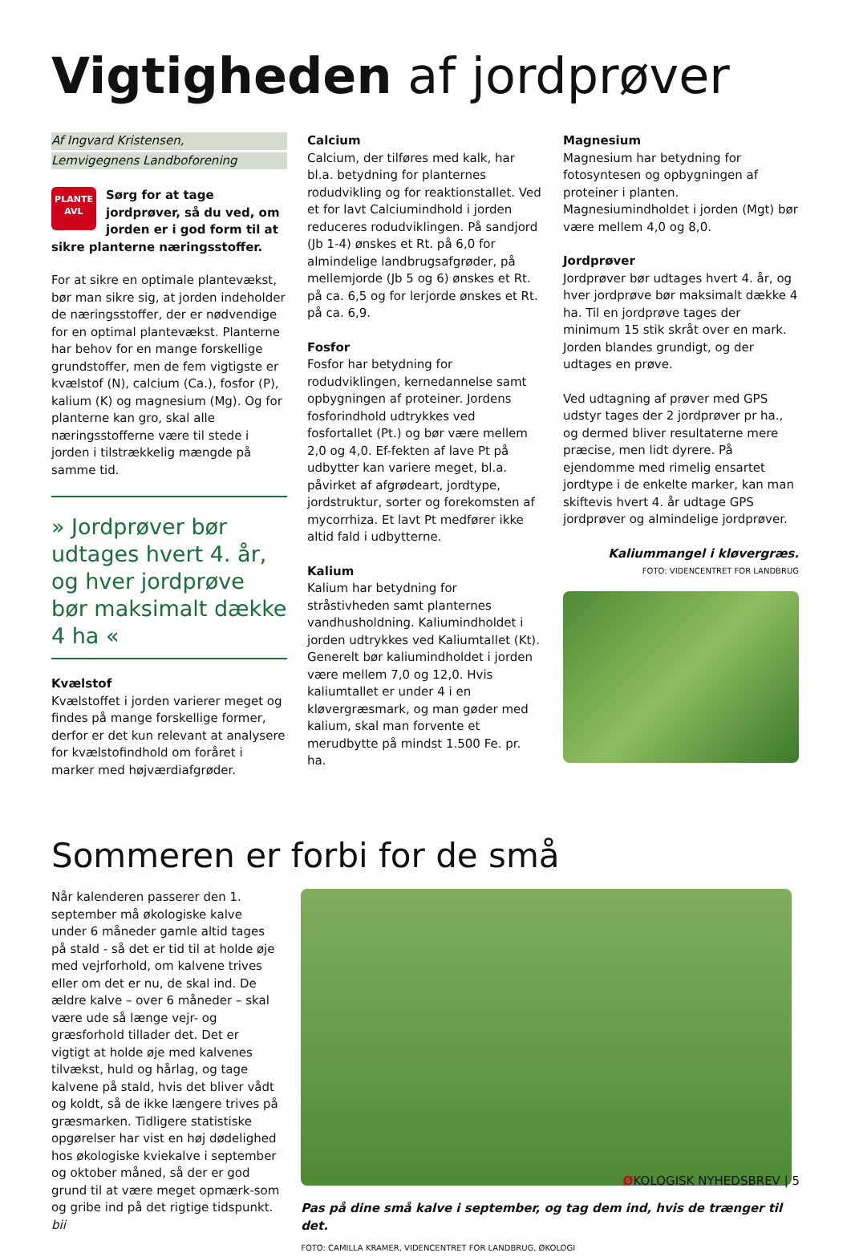Vigtigheden af jordprøver
Af Ingvard Kristensen,
Lemvigegnens Landboforening
PLANTE
AVL
Sørg for at tage jordprøver, så du ved, om jorden er i god form til at sikre planterne næringsstoffer.
For at sikre en optimale plantevækst, bør man sikre sig, at jorden indeholder de næringsstoffer, der er nødvendige for en optimal plantevækst. Planterne har behov for en mange forskellige grundstoffer, men de fem vigtigste er kvælstof (N), calcium (Ca.), fosfor (P), kalium (K) og magnesium (Mg). Og for planterne kan gro, skal alle næringsstofferne være til stede i jorden i tilstrækkelig mængde på samme tid.
» Jordprøver bør udtages hvert 4. år, og hver jordprøve bør maksimalt dække 4 ha «
Kvælstof
Kvælstoffet i jorden varierer meget og findes på mange forskellige former, derfor er det kun relevant at analysere for kvælstofindhold om foråret i marker med højværdiafgrøder.
Calcium
Calcium, der tilføres med kalk, har bl.a. betydning for planternes rodudvikling og for reaktionstallet. Ved et for lavt Calciumindhold i jorden reduceres rodudviklingen. På sandjord (Jb 1-4) ønskes et Rt. på 6,0 for almindelige landbrugsafgrøder, på mellemjorde (Jb 5 og 6) ønskes et Rt. på ca. 6,5 og for lerjorde ønskes et Rt. på ca. 6,9.
Fosfor
Fosfor har betydning for rodudviklingen, kernedannelse samt opbygningen af proteiner. Jordens fosforindhold udtrykkes ved fosfortallet (Pt.) og bør være mellem 2,0 og 4,0. Ef-fekten af lave Pt på udbytter kan variere meget, bl.a. påvirket af afgrødeart, jordtype, jordstruktur, sorter og forekomsten af mycorrhiza. Et lavt Pt medfører ikke altid fald i udbytterne.
Kalium
Kalium har betydning for stråstivheden samt planternes vandhusholdning. Kaliumindholdet i jorden udtrykkes ved Kaliumtallet (Kt). Generelt bør kaliumindholdet i jorden være mellem 7,0 og 12,0. Hvis kaliumtallet er under 4 i en kløvergræsmark, og man gøder med kalium, skal man forvente et merudbytte på mindst 1.500 Fe. pr. ha.
Magnesium
Magnesium har betydning for fotosyntesen og opbygningen af proteiner i planten. Magnesiumindholdet i jorden (Mgt) bør være mellem 4,0 og 8,0.
Jordprøver
Jordprøver bør udtages hvert 4. år, og hver jordprøve bør maksimalt dække 4 ha. Til en jordprøve tages der minimum 15 stik skråt over en mark. Jorden blandes grundigt, og der udtages en prøve.
Ved udtagning af prøver med GPS udstyr tages der 2 jordprøver pr ha., og dermed bliver resultaterne mere præcise, men lidt dyrere. På ejendomme med rimelig ensartet jordtype i de enkelte marker, kan man skiftevis hvert 4. år udtage GPS jordprøver og almindelige jordprøver.
Kaliummangel i kløvergræs.
FOTO: VIDENCENTRET FOR LANDBRUG
Sommeren er forbi for de små
Når kalenderen passerer den 1. september må økologiske kalve under 6 måneder gamle altid tages på stald - så det er tid til at holde øje med vejrforhold, om kalvene trives eller om det er nu, de skal ind. De ældre kalve – over 6 måneder – skal være ude så længe vejr- og græsforhold tillader det. Det er vigtigt at holde øje med kalvenes tilvækst, huld og hårlag, og tage kalvene på stald, hvis det bliver vådt og koldt, så de ikke længere trives på græsmarken. Tidligere statistiske opgørelser har vist en høj dødelighed hos økologiske kviekalve i september og oktober måned, så der er god grund til at være meget opmærk-som og gribe ind på det rigtige tidspunkt. bii
Pas på dine små kalve i september, og tag dem ind, hvis de trænger til det.
FOTO: CAMILLA KRAMER, VIDENCENTRET FOR LANDBRUG, ØKOLOGI
ØKOLOGISK NYHEDSBREV | 5